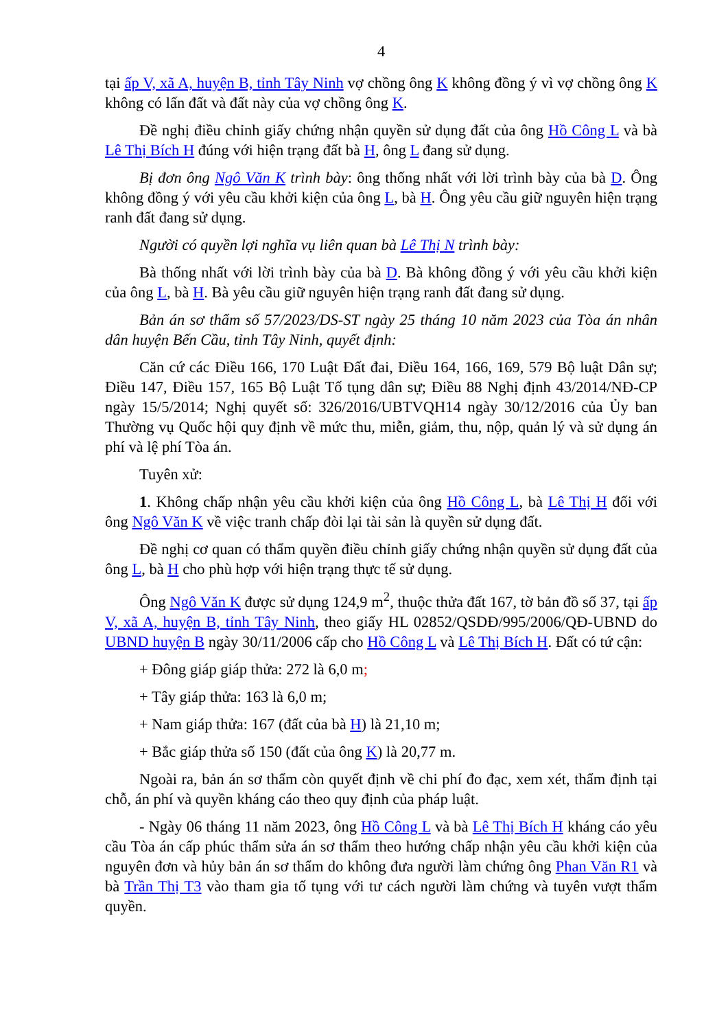4
tại ấp V, xã A, huyện B, tỉnh Tây Ninh vợ chồng ông K không đồng ý vì vợ chồng ông K không có lấn đất và đất này của vợ chồng ông K.
Đề nghị điều chỉnh giấy chứng nhận quyền sử dụng đất của ông Hồ Công L và bà Lê Thị Bích H đúng với hiện trạng đất bà H, ông L đang sử dụng.
Bị đơn ông Ngô Văn K trình bày: ông thống nhất với lời trình bày của bà D. Ông không đồng ý với yêu cầu khởi kiện của ông L, bà H. Ông yêu cầu giữ nguyên hiện trạng ranh đất đang sử dụng.
Người có quyền lợi nghĩa vụ liên quan bà Lê Thị N trình bày:
Bà thống nhất với lời trình bày của bà D. Bà không đồng ý với yêu cầu khởi kiện của ông L, bà H. Bà yêu cầu giữ nguyên hiện trạng ranh đất đang sử dụng.
Bản án sơ thẩm số 57/2023/DS-ST ngày 25 tháng 10 năm 2023 của Tòa án nhân dân huyện Bến Cầu, tỉnh Tây Ninh, quyết định:
Căn cứ các Điều 166, 170 Luật Đất đai, Điều 164, 166, 169, 579 Bộ luật Dân sự; Điều 147, Điều 157, 165 Bộ Luật Tố tụng dân sự; Điều 88 Nghị định 43/2014/NĐ-CP ngày 15/5/2014; Nghị quyết số: 326/2016/UBTVQH14 ngày 30/12/2016 của Ủy ban Thường vụ Quốc hội quy định về mức thu, miễn, giảm, thu, nộp, quản lý và sử dụng án phí và lệ phí Tòa án.
Tuyên xử:
1. Không chấp nhận yêu cầu khởi kiện của ông Hồ Công L, bà Lê Thị H đối với ông Ngô Văn K về việc tranh chấp đòi lại tài sản là quyền sử dụng đất.
Đề nghị cơ quan có thẩm quyền điều chỉnh giấy chứng nhận quyền sử dụng đất của ông L, bà H cho phù hợp với hiện trạng thực tế sử dụng.
Ông Ngô Văn K được sử dụng 124,9 m<sup>2</sup>, thuộc thửa đất 167, tờ bản đồ số 37, tại ấp V, xã A, huyện B, tỉnh Tây Ninh, theo giấy HL 02852/QSDĐ/995/2006/QĐ-UBND do UBND huyện B ngày 30/11/2006 cấp cho Hồ Công L và Lê Thị Bích H. Đất có tứ cận:
+ Đông giáp giáp thửa: 272 là 6,0 m;
+ Tây giáp thửa: 163 là 6,0 m;
+ Nam giáp thửa: 167 (đất của bà H) là 21,10 m;
+ Bắc giáp thửa số 150 (đất của ông K) là 20,77 m.
Ngoài ra, bản án sơ thẩm còn quyết định về chi phí đo đạc, xem xét, thẩm định tại chỗ, án phí và quyền kháng cáo theo quy định của pháp luật.
- Ngày 06 tháng 11 năm 2023, ông Hồ Công L và bà Lê Thị Bích H kháng cáo yêu cầu Tòa án cấp phúc thẩm sửa án sơ thẩm theo hướng chấp nhận yêu cầu khởi kiện của nguyên đơn và hủy bản án sơ thẩm do không đưa người làm chứng ông Phan Văn R1 và bà Trần Thị T3 vào tham gia tố tụng với tư cách người làm chứng và tuyên vượt thẩm quyền.